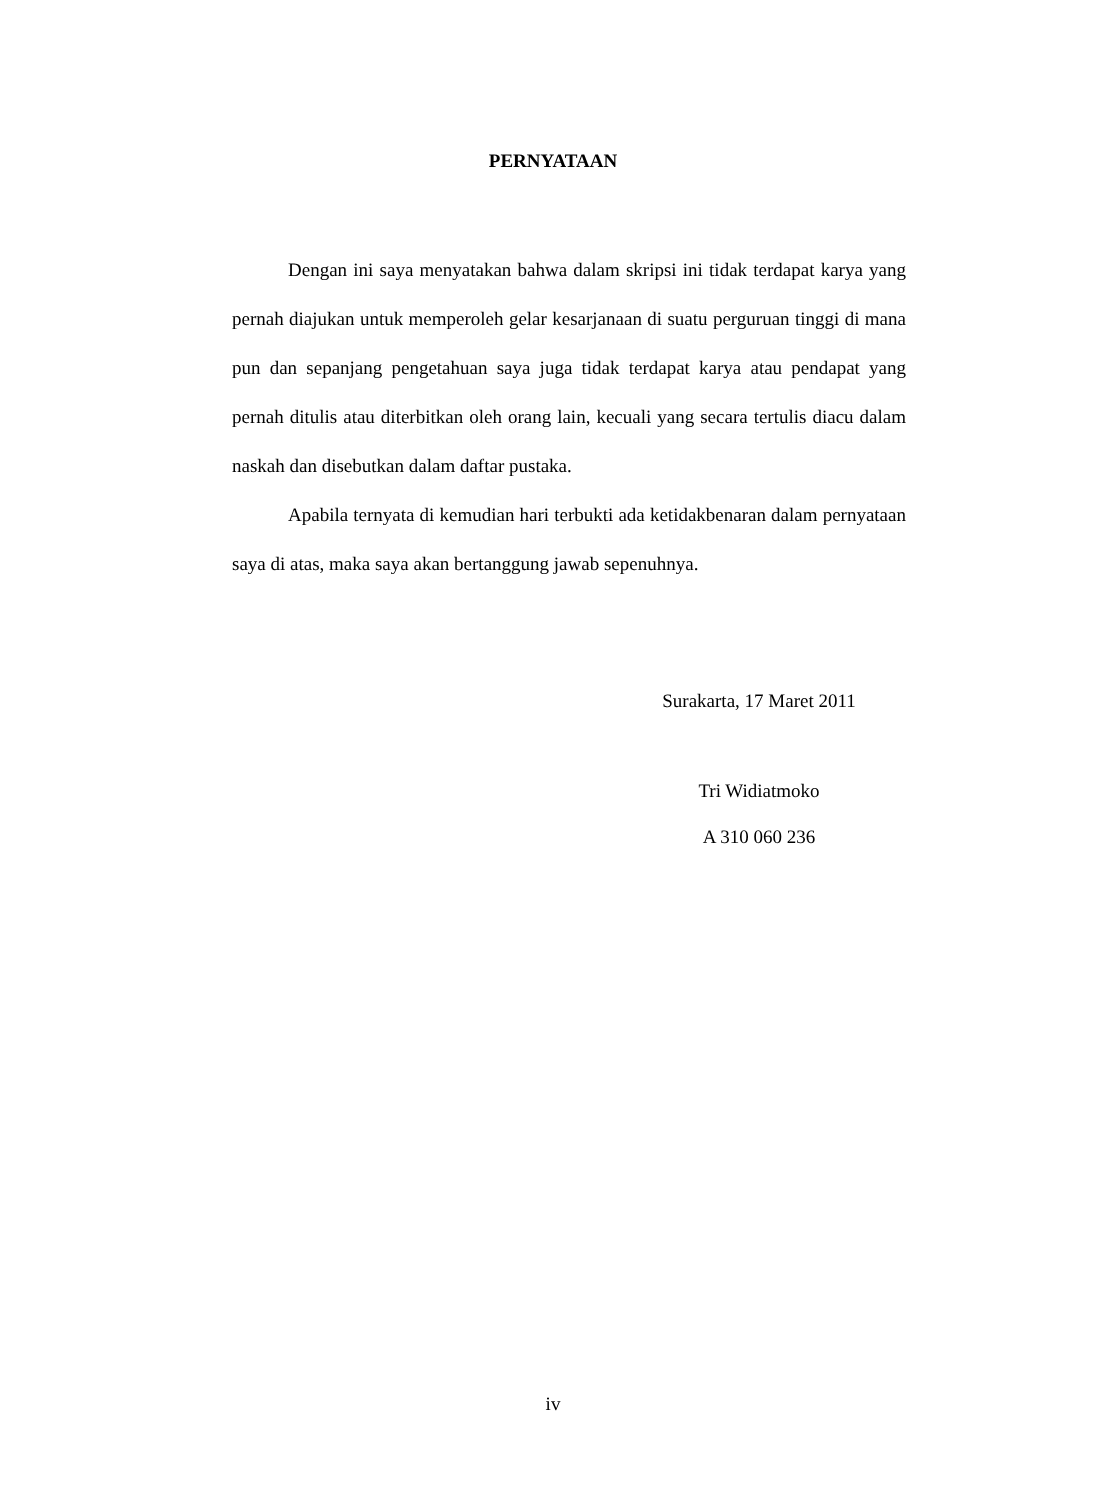PERNYATAAN
Dengan ini saya menyatakan bahwa dalam skripsi ini tidak terdapat karya yang pernah diajukan untuk memperoleh gelar kesarjanaan di suatu perguruan tinggi di mana pun dan sepanjang pengetahuan saya juga tidak terdapat karya atau pendapat yang pernah ditulis atau diterbitkan oleh orang lain, kecuali yang secara tertulis diacu dalam naskah dan disebutkan dalam daftar pustaka.
Apabila ternyata di kemudian hari terbukti ada ketidakbenaran dalam pernyataan saya di atas, maka saya akan bertanggung jawab sepenuhnya.
Surakarta, 17 Maret 2011
Tri Widiatmoko
A 310 060 236
iv